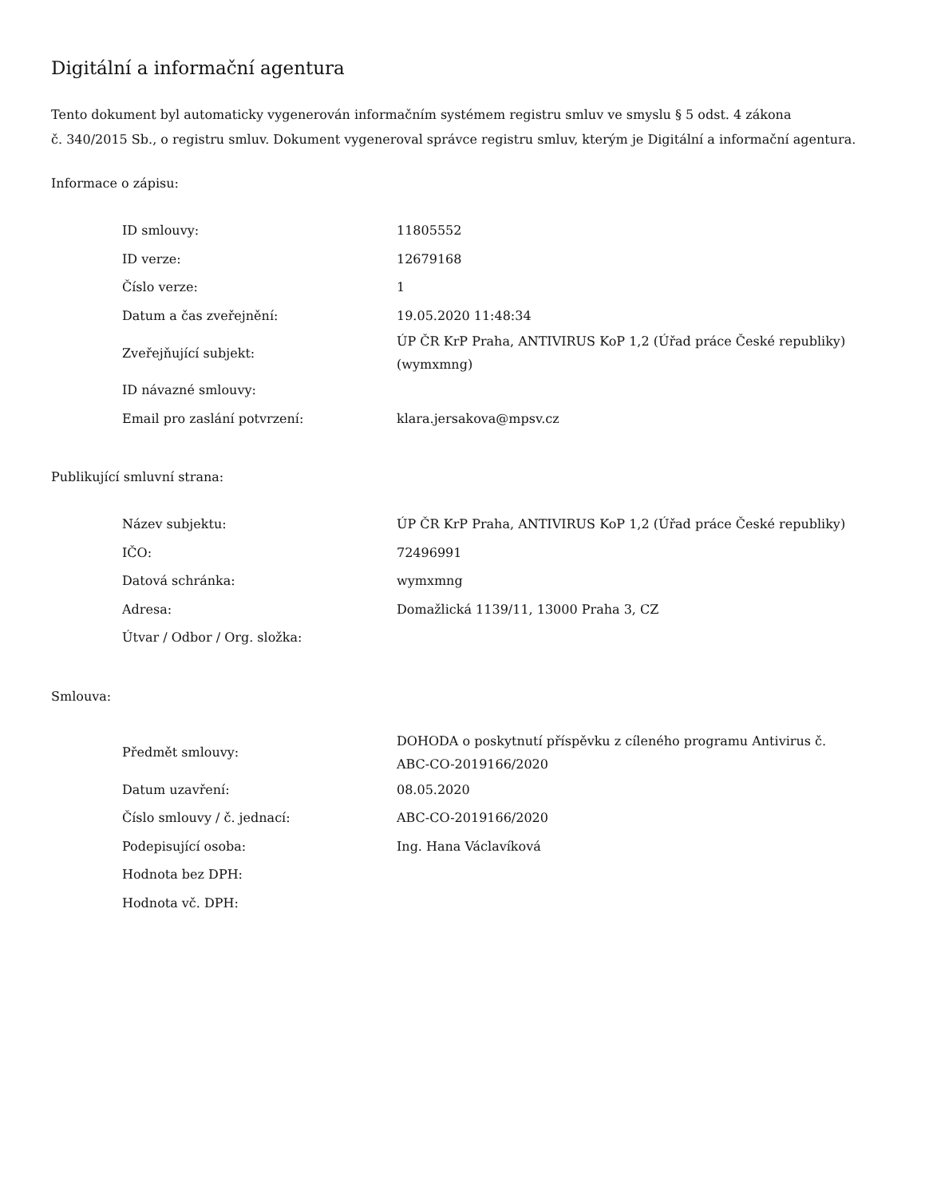Digitální a informační agentura
Tento dokument byl automaticky vygenerován informačním systémem registru smluv ve smyslu § 5 odst. 4 zákona
č. 340/2015 Sb., o registru smluv. Dokument vygeneroval správce registru smluv, kterým je Digitální a informační agentura.
Informace o zápisu:
| ID smlouvy: | 11805552 |
| ID verze: | 12679168 |
| Číslo verze: | 1 |
| Datum a čas zveřejnění: | 19.05.2020 11:48:34 |
| Zveřejňující subjekt: | ÚP ČR KrP Praha, ANTIVIRUS KoP 1,2 (Úřad práce České republiky) (wymxmng) |
| ID návazné smlouvy: | |
| Email pro zaslání potvrzení: | klara.jersakova@mpsv.cz |
Publikující smluvní strana:
| Název subjektu: | ÚP ČR KrP Praha, ANTIVIRUS KoP 1,2 (Úřad práce České republiky) |
| IČO: | 72496991 |
| Datová schránka: | wymxmng |
| Adresa: | Domažlická 1139/11, 13000 Praha 3, CZ |
| Útvar / Odbor / Org. složka: | |
Smlouva:
| Předmět smlouvy: | DOHODA o poskytnutí příspěvku z cíleného programu Antivirus č. ABC-CO-2019166/2020 |
| Datum uzavření: | 08.05.2020 |
| Číslo smlouvy / č. jednací: | ABC-CO-2019166/2020 |
| Podepisující osoba: | Ing. Hana Václavíková |
| Hodnota bez DPH: | |
| Hodnota vč. DPH: | |